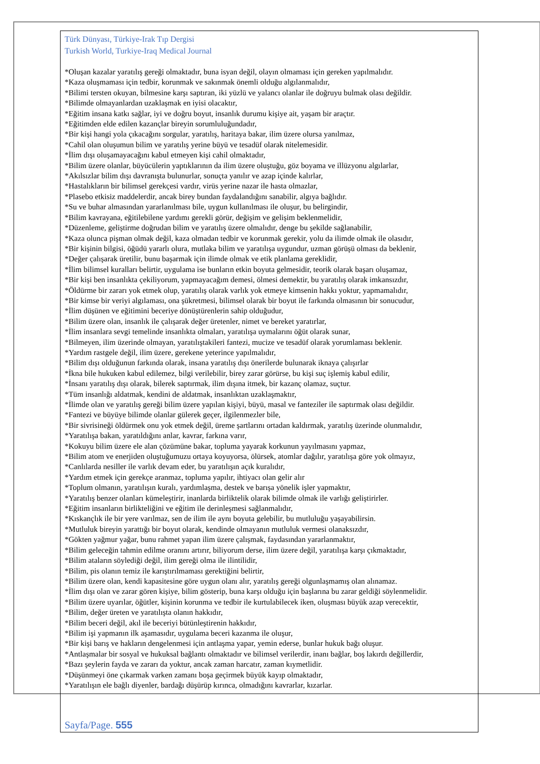Türk Dünyası, Türkiye-Irak Tıp Dergisi
Turkish World, Turkiye-Iraq Medical Journal
*Oluşan kazalar yaratılış gereği olmaktadır, buna isyan değil, olayın olmaması için gereken yapılmalıdır.
*Kaza oluşmaması için tedbir, korunmak ve sakınmak önemli olduğu algılanmalıdır,
*Bilimi tersten okuyan, bilmesine karşı saptıran, iki yüzlü ve yalancı olanlar ile doğruyu bulmak olası değildir.
*Bilimde olmayanlardan uzaklaşmak en iyisi olacaktır,
*Eğitim insana katkı sağlar, iyi ve doğru boyut, insanlık durumu kişiye ait, yaşam bir araçtır.
*Eğitimden elde edilen kazançlar bireyin sorumluluğundadır,
*Bir kişi hangi yola çıkacağını sorgular, yaratılış, haritaya bakar, ilim üzere olursa yanılmaz,
*Cahil olan oluşumun bilim ve yaratılış yerine büyü ve tesadüf olarak nitelemesidir.
*İlim dışı oluşamayacağını kabul etmeyen kişi cahil olmaktadır,
*Bilim üzere olanlar, büyücülerin yaptıklarının da ilim üzere oluştuğu, göz boyama ve illüzyonu algılarlar,
*Akılsızlar bilim dışı davranışta bulunurlar, sonuçta yanılır ve azap içinde kalırlar,
*Hastalıkların bir bilimsel gerekçesi vardır, virüs yerine nazar ile hasta olmazlar,
*Plasebo etkisiz maddelerdir, ancak birey bundan faydalandığını sanabilir, algıya bağlıdır.
*Su ve buhar almasından yararlanılması bile, uygun kullanılması ile oluşur, bu belirgindir,
*Bilim kavrayana, eğitilebilene yardımı gerekli görür, değişim ve gelişim beklenmelidir,
*Düzenleme, geliştirme doğrudan bilim ve yaratılış üzere olmalıdır, denge bu şekilde sağlanabilir,
*Kaza olunca pişman olmak değil, kaza olmadan tedbir ve korunmak gerekir, yolu da ilimde olmak ile olasıdır,
*Bir kişinin bilgisi, öğüdü yararlı olura, mutlaka bilim ve yaratılışa uygundur, uzman görüşü olması da beklenir,
*Değer çalışarak üretilir, bunu başarmak için ilimde olmak ve etik planlama gereklidir,
*İlim bilimsel kuralları belirtir, uygulama ise bunların etkin boyuta gelmesidir, teorik olarak başarı oluşamaz,
*Bir kişi ben insanlıkta çekiliyorum, yapmayacağım demesi, ölmesi demektir, bu yaratılış olarak imkansızdır,
*Öldürme bir zararı yok etmek olup, yaratılış olarak varlık yok etmeye kimsenin hakkı yoktur, yapmamalıdır,
*Bir kimse bir veriyi algılaması, ona şükretmesi, bilimsel olarak bir boyut ile farkında olmasının bir sonucudur,
*İlim düşünen ve eğitimini beceriye dönüştürenlerin sahip olduğudur,
*Bilim üzere olan, insanlık ile çalışarak değer üretenler, nimet ve bereket yaratırlar,
*İlim insanlara sevgi temelinde insanlıkta olmaları, yaratılışa uymalarını öğüt olarak sunar,
*Bilmeyen, ilim üzerinde olmayan, yaratılıştakileri fantezi, mucize ve tesadüf olarak yorumlaması beklenir.
*Yardım rastgele değil, ilim üzere, gerekene yeterince yapılmalıdır,
*Bilim dışı olduğunun farkında olarak, insana yaratılış dışı önerilerde bulunarak iknaya çalışırlar
*İkna bile hukuken kabul edilemez, bilgi verilebilir, birey zarar görürse, bu kişi suç işlemiş kabul edilir,
*İnsanı yaratılış dışı olarak, bilerek saptırmak, ilim dışına itmek, bir kazanç olamaz, suçtur.
*Tüm insanlığı aldatmak, kendini de aldatmak, insanlıktan uzaklaşmaktır,
*İlimde olan ve yaratılış gereği bilim üzere yapılan kişiyi, büyü, masal ve fanteziler ile saptırmak olası değildir.
*Fantezi ve büyüye bilimde olanlar gülerek geçer, ilgilenmezler bile,
*Bir sivrisineği öldürmek onu yok etmek değil, üreme şartlarını ortadan kaldırmak, yaratılış üzerinde olunmalıdır,
*Yaratılışa bakan, yaratıldığını anlar, kavrar, farkına varır,
*Kokuyu bilim üzere ele alan çözümüne bakar, topluma yayarak korkunun yayılmasını yapmaz,
*Bilim atom ve enerjiden oluştuğumuzu ortaya koyuyorsa, ölürsek, atomlar dağılır, yaratılışa göre yok olmayız,
*Canlılarda nesiller ile varlık devam eder, bu yaratılışın açık kuralıdır,
*Yardım etmek için gerekçe aranmaz, topluma yapılır, ihtiyacı olan gelir alır
*Toplum olmanın, yaratılışın kuralı, yardımlaşma, destek ve barışa yönelik işler yapmaktır,
*Yaratılış benzer olanları kümeleştirir, inanlarda birliktelik olarak bilimde olmak ile varlığı geliştirirler.
*Eğitim insanların birlikteliğini ve eğitim ile derinleşmesi sağlanmalıdır,
*Kıskançlık ile bir yere varılmaz, sen de ilim ile aynı boyuta gelebilir, bu mutluluğu yaşayabilirsin.
*Mutluluk bireyin yarattığı bir boyut olarak, kendinde olmayanın mutluluk vermesi olanaksızdır,
*Gökten yağmur yağar, bunu rahmet yapan ilim üzere çalışmak, faydasından yararlanmaktır,
*Bilim geleceğin tahmin edilme oranını artırır, biliyorum derse, ilim üzere değil, yaratılışa karşı çıkmaktadır,
*Bilim ataların söylediği değil, ilim gereği olma ile ilintilidir,
*Bilim, pis olanın temiz ile karıştırılmaması gerektiğini belirtir,
*Bilim üzere olan, kendi kapasitesine göre uygun olanı alır, yaratılış gereği olgunlaşmamış olan alınamaz.
*İlim dışı olan ve zarar gören kişiye, bilim gösterip, buna karşı olduğu için başlarına bu zarar geldiği söylenmelidir.
*Bilim üzere uyarılar, öğütler, kişinin korunma ve tedbir ile kurtulabilecek iken, oluşması büyük azap verecektir,
*Bilim, değer üreten ve yaratılışta olanın hakkıdır,
*Bilim beceri değil, akıl ile beceriyi bütünleştirenin hakkıdır,
*Bilim işi yapmanın ilk aşamasıdır, uygulama beceri kazanma ile oluşur,
*Bir kişi barış ve hakların dengelenmesi için antlaşma yapar, yemin ederse, bunlar hukuk bağı oluşur.
*Antlaşmalar bir sosyal ve hukuksal bağlantı olmaktadır ve bilimsel verilerdir, inanı bağlar, boş lakırdı değillerdir,
*Bazı şeylerin fayda ve zararı da yoktur, ancak zaman harcatır, zaman kıymetlidir.
*Düşünmeyi öne çıkarmak varken zamanı boşa geçirmek büyük kayıp olmaktadır,
*Yaratılışın ele bağlı diyenler, bardağı düşürüp kırınca, olmadığını kavrarlar, kızarlar.
Sayfa/Page. 555